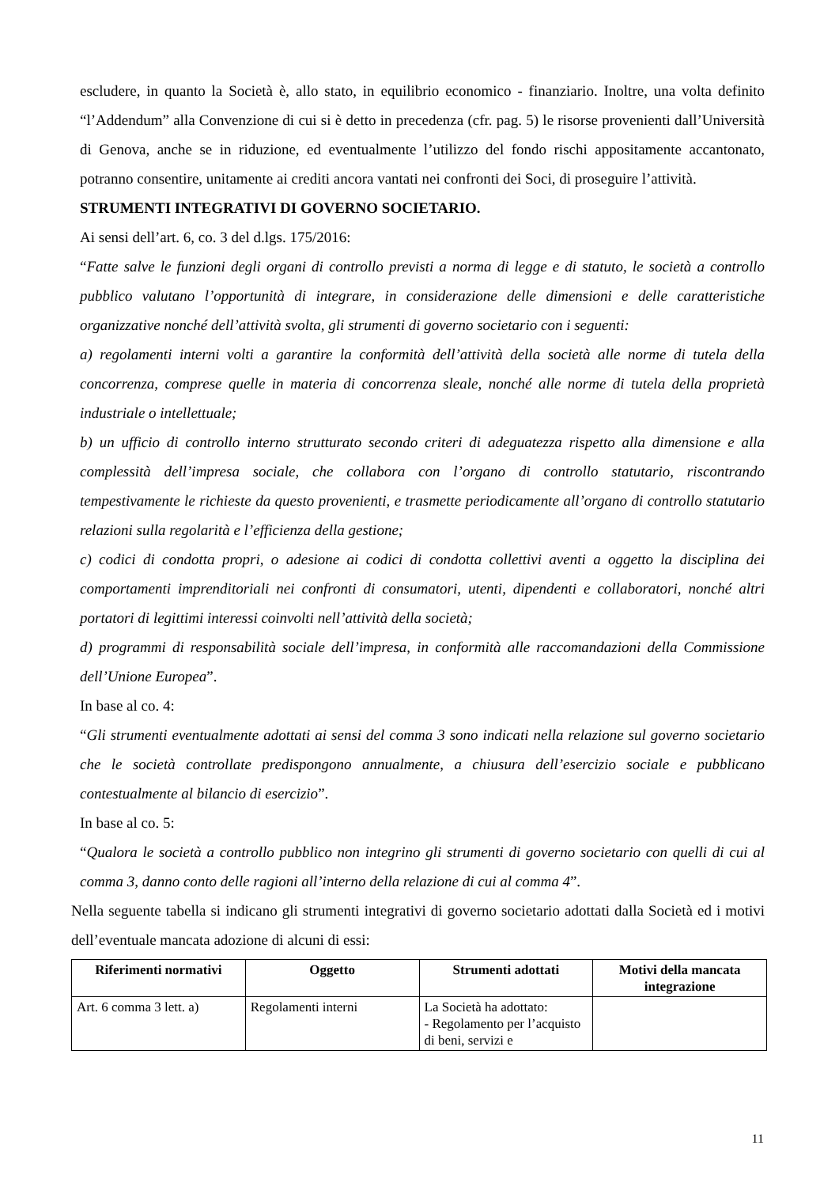escludere, in quanto la Società è, allo stato, in equilibrio economico - finanziario. Inoltre, una volta definito “l’Addendum” alla Convenzione di cui si è detto in precedenza (cfr. pag. 5) le risorse provenienti dall’Università di Genova, anche se in riduzione, ed eventualmente l’utilizzo del fondo rischi appositamente accantonato, potranno consentire, unitamente ai crediti ancora vantati nei confronti dei Soci, di proseguire l’attività.
STRUMENTI INTEGRATIVI DI GOVERNO SOCIETARIO.
Ai sensi dell’art. 6, co. 3 del d.lgs. 175/2016:
“Fatte salve le funzioni degli organi di controllo previsti a norma di legge e di statuto, le società a controllo pubblico valutano l’opportunità di integrare, in considerazione delle dimensioni e delle caratteristiche organizzative nonché dell’attività svolta, gli strumenti di governo societario con i seguenti:
a) regolamenti interni volti a garantire la conformità dell’attività della società alle norme di tutela della concorrenza, comprese quelle in materia di concorrenza sleale, nonché alle norme di tutela della proprietà industriale o intellettuale;
b) un ufficio di controllo interno strutturato secondo criteri di adeguatezza rispetto alla dimensione e alla complessità dell’impresa sociale, che collabora con l’organo di controllo statutario, riscontrando tempestivamente le richieste da questo provenienti, e trasmette periodicamente all’organo di controllo statutario relazioni sulla regolarità e l’efficienza della gestione;
c) codici di condotta propri, o adesione ai codici di condotta collettivi aventi a oggetto la disciplina dei comportamenti imprenditoriali nei confronti di consumatori, utenti, dipendenti e collaboratori, nonché altri portatori di legittimi interessi coinvolti nell’attività della società;
d) programmi di responsabilità sociale dell’impresa, in conformità alle raccomandazioni della Commissione dell’Unione Europea”.
In base al co. 4:
“Gli strumenti eventualmente adottati ai sensi del comma 3 sono indicati nella relazione sul governo societario che le società controllate predispongono annualmente, a chiusura dell’esercizio sociale e pubblicano contestualmente al bilancio di esercizio”.
In base al co. 5:
“Qualora le società a controllo pubblico non integrino gli strumenti di governo societario con quelli di cui al comma 3, danno conto delle ragioni all’interno della relazione di cui al comma 4”.
Nella seguente tabella si indicano gli strumenti integrativi di governo societario adottati dalla Società ed i motivi dell’eventuale mancata adozione di alcuni di essi:
| Riferimenti normativi | Oggetto | Strumenti adottati | Motivi della mancata integrazione |
| --- | --- | --- | --- |
| Art. 6 comma 3 lett. a) | Regolamenti interni | La Società ha adottato: - Regolamento per l’acquisto di beni, servizi e | |
11